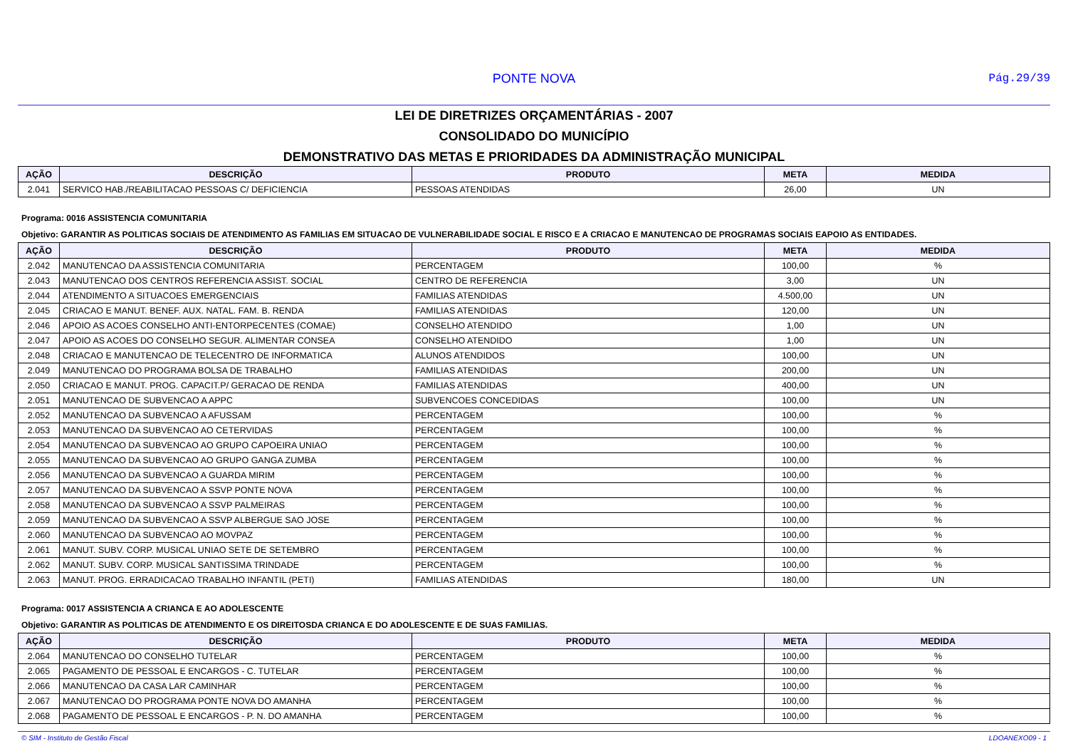PONTE NOVA
Pág.29/39
LEI DE DIRETRIZES ORÇAMENTÁRIAS - 2007
CONSOLIDADO DO MUNICÍPIO
DEMONSTRATIVO DAS METAS E PRIORIDADES DA ADMINISTRAÇÃO MUNICIPAL
| AÇÃO | DESCRIÇÃO | PRODUTO | META | MEDIDA |
| --- | --- | --- | --- | --- |
| 2.041 | SERVICO HAB./REABILITACAO PESSOAS C/ DEFICIENCIA | PESSOAS ATENDIDAS | 26,00 | UN |
Programa: 0016 ASSISTENCIA COMUNITARIA
Objetivo: GARANTIR AS POLITICAS SOCIAIS DE ATENDIMENTO AS FAMILIAS EM SITUACAO DE VULNERABILIDADE SOCIAL E RISCO E A CRIACAO E MANUTENCAO DE PROGRAMAS SOCIAIS EAPOIO AS ENTIDADES.
| AÇÃO | DESCRIÇÃO | PRODUTO | META | MEDIDA |
| --- | --- | --- | --- | --- |
| 2.042 | MANUTENCAO DA ASSISTENCIA COMUNITARIA | PERCENTAGEM | 100,00 | % |
| 2.043 | MANUTENCAO DOS CENTROS REFERENCIA ASSIST. SOCIAL | CENTRO DE REFERENCIA | 3,00 | UN |
| 2.044 | ATENDIMENTO A SITUACOES EMERGENCIAIS | FAMILIAS ATENDIDAS | 4.500,00 | UN |
| 2.045 | CRIACAO E MANUT. BENEF. AUX. NATAL. FAM. B. RENDA | FAMILIAS ATENDIDAS | 120,00 | UN |
| 2.046 | APOIO AS ACOES CONSELHO ANTI-ENTORPECENTES (COMAE) | CONSELHO ATENDIDO | 1,00 | UN |
| 2.047 | APOIO AS ACOES DO CONSELHO SEGUR. ALIMENTAR CONSEA | CONSELHO ATENDIDO | 1,00 | UN |
| 2.048 | CRIACAO E MANUTENCAO DE TELECENTRO DE INFORMATICA | ALUNOS ATENDIDOS | 100,00 | UN |
| 2.049 | MANUTENCAO DO PROGRAMA BOLSA DE TRABALHO | FAMILIAS ATENDIDAS | 200,00 | UN |
| 2.050 | CRIACAO E MANUT. PROG. CAPACIT.P/ GERACAO DE RENDA | FAMILIAS ATENDIDAS | 400,00 | UN |
| 2.051 | MANUTENCAO DE SUBVENCAO A APPC | SUBVENCOES CONCEDIDAS | 100,00 | UN |
| 2.052 | MANUTENCAO DA SUBVENCAO A AFUSSAM | PERCENTAGEM | 100,00 | % |
| 2.053 | MANUTENCAO DA SUBVENCAO AO CETERVIDAS | PERCENTAGEM | 100,00 | % |
| 2.054 | MANUTENCAO DA SUBVENCAO AO GRUPO CAPOEIRA UNIAO | PERCENTAGEM | 100,00 | % |
| 2.055 | MANUTENCAO DA SUBVENCAO AO GRUPO GANGA ZUMBA | PERCENTAGEM | 100,00 | % |
| 2.056 | MANUTENCAO DA SUBVENCAO A GUARDA MIRIM | PERCENTAGEM | 100,00 | % |
| 2.057 | MANUTENCAO DA SUBVENCAO A SSVP PONTE NOVA | PERCENTAGEM | 100,00 | % |
| 2.058 | MANUTENCAO DA SUBVENCAO A SSVP PALMEIRAS | PERCENTAGEM | 100,00 | % |
| 2.059 | MANUTENCAO DA SUBVENCAO A SSVP ALBERGUE SAO JOSE | PERCENTAGEM | 100,00 | % |
| 2.060 | MANUTENCAO DA SUBVENCAO AO MOVPAZ | PERCENTAGEM | 100,00 | % |
| 2.061 | MANUT. SUBV. CORP. MUSICAL UNIAO SETE DE SETEMBRO | PERCENTAGEM | 100,00 | % |
| 2.062 | MANUT. SUBV. CORP. MUSICAL SANTISSIMA TRINDADE | PERCENTAGEM | 100,00 | % |
| 2.063 | MANUT. PROG. ERRADICACAO TRABALHO INFANTIL (PETI) | FAMILIAS ATENDIDAS | 180,00 | UN |
Programa: 0017 ASSISTENCIA A CRIANCA E AO ADOLESCENTE
Objetivo: GARANTIR AS POLITICAS DE ATENDIMENTO E OS DIREITOSDA CRIANCA E DO ADOLESCENTE E DE SUAS FAMILIAS.
| AÇÃO | DESCRIÇÃO | PRODUTO | META | MEDIDA |
| --- | --- | --- | --- | --- |
| 2.064 | MANUTENCAO DO CONSELHO TUTELAR | PERCENTAGEM | 100,00 | % |
| 2.065 | PAGAMENTO DE PESSOAL E ENCARGOS - C. TUTELAR | PERCENTAGEM | 100,00 | % |
| 2.066 | MANUTENCAO DA CASA LAR CAMINHAR | PERCENTAGEM | 100,00 | % |
| 2.067 | MANUTENCAO DO PROGRAMA PONTE NOVA DO AMANHA | PERCENTAGEM | 100,00 | % |
| 2.068 | PAGAMENTO DE PESSOAL E ENCARGOS - P. N. DO AMANHA | PERCENTAGEM | 100,00 | % |
© SIM - Instituto de Gestão Fiscal LDOANEXO09 - 1